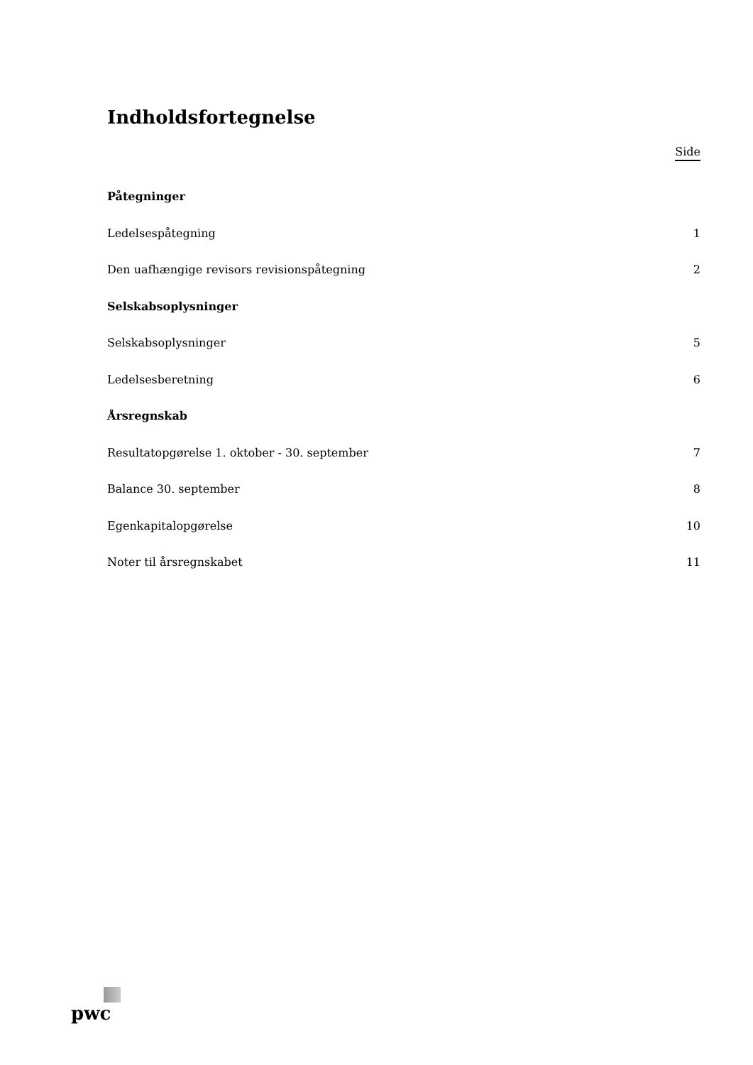Indholdsfortegnelse
Side
Påtegninger
Ledelsespåtegning 1
Den uafhængige revisors revisionspåtegning 2
Selskabsoplysninger
Selskabsoplysninger 5
Ledelsesberetning 6
Årsregnskab
Resultatopgørelse 1. oktober - 30. september 7
Balance 30. september 8
Egenkapitalopgørelse 10
Noter til årsregnskabet 11
pwc